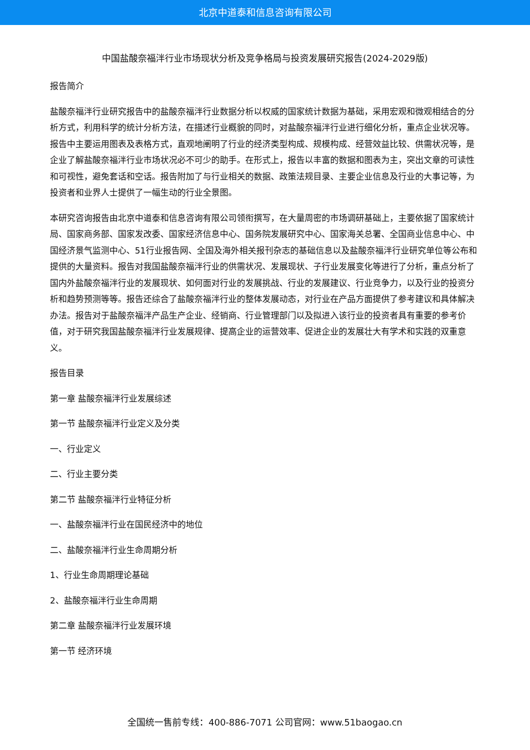北京中道泰和信息咨询有限公司
中国盐酸奈福泮行业市场现状分析及竞争格局与投资发展研究报告(2024-2029版)
报告简介
盐酸奈福泮行业研究报告中的盐酸奈福泮行业数据分析以权威的国家统计数据为基础，采用宏观和微观相结合的分析方式，利用科学的统计分析方法，在描述行业概貌的同时，对盐酸奈福泮行业进行细化分析，重点企业状况等。报告中主要运用图表及表格方式，直观地阐明了行业的经济类型构成、规模构成、经营效益比较、供需状况等，是企业了解盐酸奈福泮行业市场状况必不可少的助手。在形式上，报告以丰富的数据和图表为主，突出文章的可读性和可视性，避免套话和空话。报告附加了与行业相关的数据、政策法规目录、主要企业信息及行业的大事记等，为投资者和业界人士提供了一幅生动的行业全景图。
本研究咨询报告由北京中道泰和信息咨询有限公司领衔撰写，在大量周密的市场调研基础上，主要依据了国家统计局、国家商务部、国家发改委、国家经济信息中心、国务院发展研究中心、国家海关总署、全国商业信息中心、中国经济景气监测中心、51行业报告网、全国及海外相关报刊杂志的基础信息以及盐酸奈福泮行业研究单位等公布和提供的大量资料。报告对我国盐酸奈福泮行业的供需状况、发展现状、子行业发展变化等进行了分析，重点分析了国内外盐酸奈福泮行业的发展现状、如何面对行业的发展挑战、行业的发展建议、行业竞争力，以及行业的投资分析和趋势预测等等。报告还综合了盐酸奈福泮行业的整体发展动态，对行业在产品方面提供了参考建议和具体解决办法。报告对于盐酸奈福泮产品生产企业、经销商、行业管理部门以及拟进入该行业的投资者具有重要的参考价值，对于研究我国盐酸奈福泮行业发展规律、提高企业的运营效率、促进企业的发展壮大有学术和实践的双重意义。
报告目录
第一章 盐酸奈福泮行业发展综述
第一节 盐酸奈福泮行业定义及分类
一、行业定义
二、行业主要分类
第二节 盐酸奈福泮行业特征分析
一、盐酸奈福泮行业在国民经济中的地位
二、盐酸奈福泮行业生命周期分析
1、行业生命周期理论基础
2、盐酸奈福泮行业生命周期
第二章 盐酸奈福泮行业发展环境
第一节 经济环境
全国统一售前专线：400-886-7071 公司官网：www.51baogao.cn